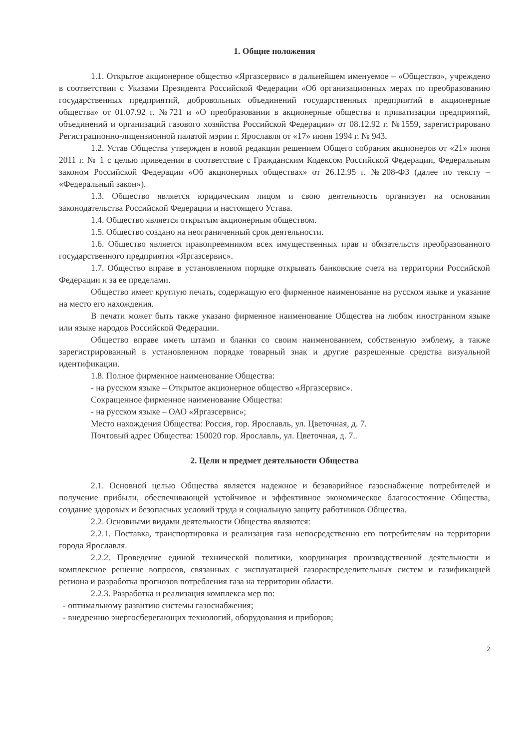1. Общие положения
1.1. Открытое акционерное общество «Яргазсервис» в дальнейшем именуемое – «Общество», учреждено в соответствии с Указами Президента Российской Федерации «Об организационных мерах по преобразованию государственных предприятий, добровольных объединений государственных предприятий в акционерные общества» от 01.07.92 г. №721 и «О преобразовании в акционерные общества и приватизации предприятий, объединений и организаций газового хозяйства Российской Федерации» от 08.12.92 г. №1559, зарегистрировано Регистрационно-лицензионной палатой мэрии г. Ярославля от «17» июня 1994 г. № 943.
1.2. Устав Общества утвержден в новой редакции решением Общего собрания акционеров от «21» июня 2011 г. № 1 с целью приведения в соответствие с Гражданским Кодексом Российской Федерации, Федеральным законом Российской Федерации «Об акционерных обществах» от 26.12.95 г. №208-ФЗ (далее по тексту – «Федеральный закон»).
1.3. Общество является юридическим лицом и свою деятельность организует на основании законодательства Российской Федерации и настоящего Устава.
1.4. Общество является открытым акционерным обществом.
1.5. Общество создано на неограниченный срок деятельности.
1.6. Общество является правопреемником всех имущественных прав и обязательств преобразованного государственного предприятия «Яргазсервис».
1.7. Общество вправе в установленном порядке открывать банковские счета на территории Российской Федерации и за ее пределами.
Общество имеет круглую печать, содержащую его фирменное наименование на русском языке и указание на место его нахождения.
В печати может быть также указано фирменное наименование Общества на любом иностранном языке или языке народов Российской Федерации.
Общество вправе иметь штамп и бланки со своим наименованием, собственную эмблему, а также зарегистрированный в установленном порядке товарный знак и другие разрешенные средства визуальной идентификации.
1.8. Полное фирменное наименование Общества:
- на русском языке – Открытое акционерное общество «Яргазсервис».
Сокращенное фирменное наименование Общества:
- на русском языке – ОАО «Яргазсервис»;
Место нахождения Общества: Россия, гор. Ярославль, ул. Цветочная, д. 7.
Почтовый адрес Общества: 150020 гор. Ярославль, ул. Цветочная, д. 7..
2. Цели и предмет деятельности Общества
2.1. Основной целью Общества является надежное и безаварийное газоснабжение потребителей и получение прибыли, обеспечивающей устойчивое и эффективное экономическое благосостояние Общества, создание здоровых и безопасных условий труда и социальную защиту работников Общества.
2.2. Основными видами деятельности Общества являются:
2.2.1. Поставка, транспортировка и реализация газа непосредственно его потребителям на территории города Ярославля.
2.2.2. Проведение единой технической политики, координация производственной деятельности и комплексное решение вопросов, связанных с эксплуатацией газораспределительных систем и газификацией региона и разработка прогнозов потребления газа на территории области.
2.2.3. Разработка и реализация комплекса мер по:
- оптимальному развитию системы газоснабжения;
- внедрению энергосберегающих технологий, оборудования и приборов;
2